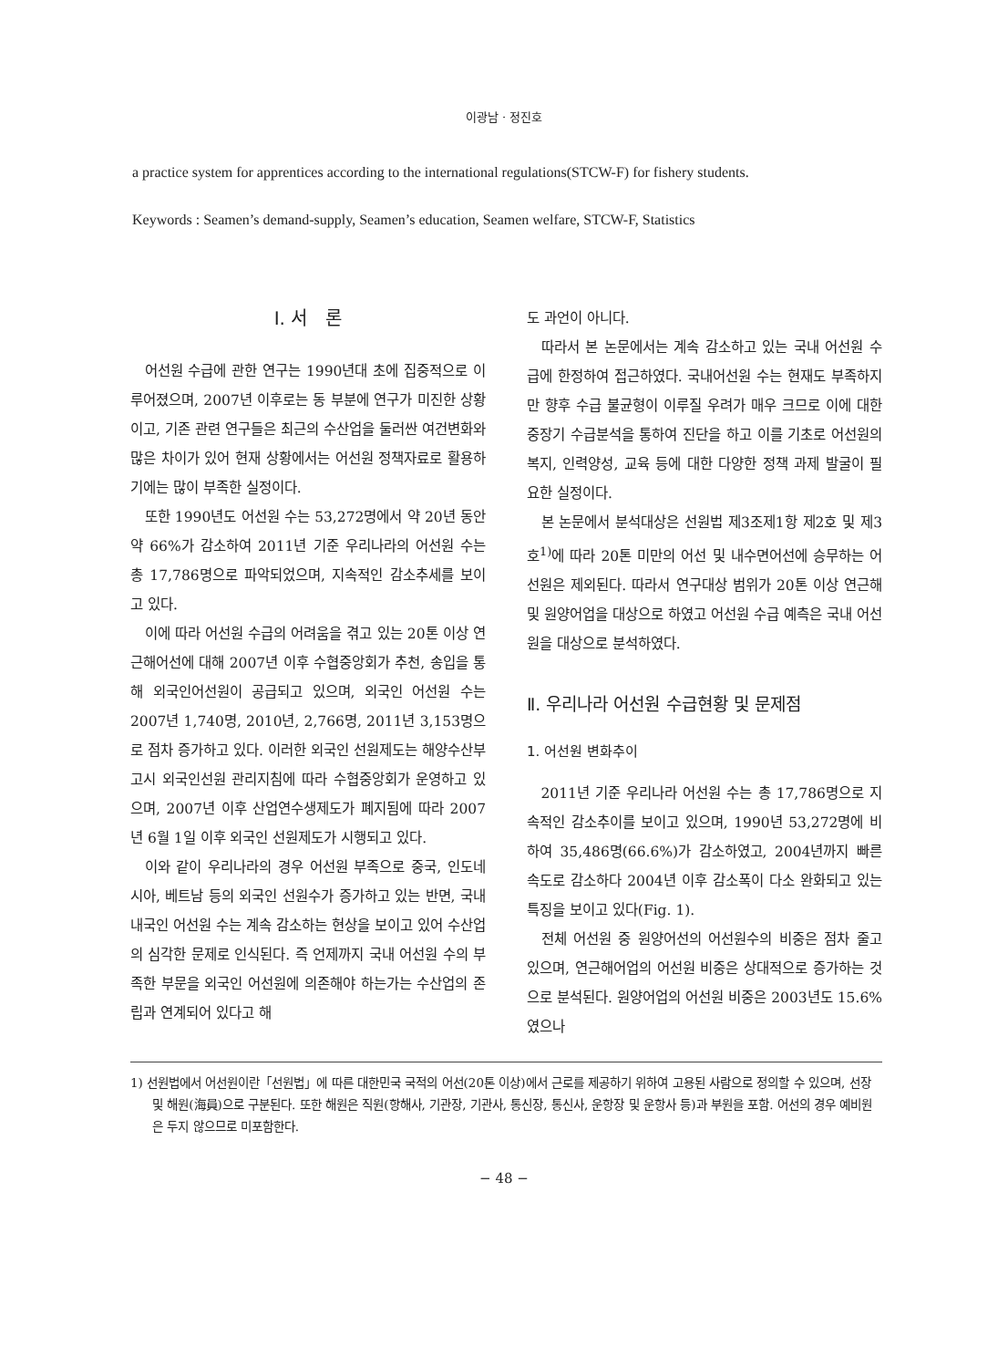이광남 · 정진호
a practice system for apprentices according to the international regulations(STCW-F) for fishery students.
Keywords : Seamen’s demand-supply, Seamen’s education, Seamen welfare, STCW-F, Statistics
Ⅰ. 서　론
어선원 수급에 관한 연구는 1990년대 초에 집중적으로 이루어졌으며, 2007년 이후로는 동 부분에 연구가 미진한 상황이고, 기존 관련 연구들은 최근의 수산업을 둘러싼 여건변화와 많은 차이가 있어 현재 상황에서는 어선원 정책자료로 활용하기에는 많이 부족한 실정이다.
또한 1990년도 어선원 수는 53,272명에서 약 20년 동안 약 66%가 감소하여 2011년 기준 우리나라의 어선원 수는 총 17,786명으로 파악되었으며, 지속적인 감소추세를 보이고 있다.
이에 따라 어선원 수급의 어려움을 겪고 있는 20톤 이상 연근해어선에 대해 2007년 이후 수협중앙회가 추천, 송입을 통해 외국인어선원이 공급되고 있으며, 외국인 어선원 수는 2007년 1,740명, 2010년, 2,766명, 2011년 3,153명으로 점차 증가하고 있다. 이러한 외국인 선원제도는 해양수산부 고시 외국인선원 관리지침에 따라 수협중앙회가 운영하고 있으며, 2007년 이후 산업연수생제도가 폐지됨에 따라 2007년 6월 1일 이후 외국인 선원제도가 시행되고 있다.
이와 같이 우리나라의 경우 어선원 부족으로 중국, 인도네시아, 베트남 등의 외국인 선원수가 증가하고 있는 반면, 국내 내국인 어선원 수는 계속 감소하는 현상을 보이고 있어 수산업의 심각한 문제로 인식된다. 즉 언제까지 국내 어선원 수의 부족한 부문을 외국인 어선원에 의존해야 하는가는 수산업의 존립과 연계되어 있다고 해
도 과언이 아니다.
따라서 본 논문에서는 계속 감소하고 있는 국내 어선원 수급에 한정하여 접근하였다. 국내어선원 수는 현재도 부족하지만 향후 수급 불균형이 이루질 우려가 매우 크므로 이에 대한 중장기 수급분석을 통하여 진단을 하고 이를 기초로 어선원의 복지, 인력양성, 교육 등에 대한 다양한 정책 과제 발굴이 필요한 실정이다.
본 논문에서 분석대상은 선원법 제3조제1항 제2호 및 제3호<sup>1)</sup>에 따라 20톤 미만의 어선 및 내수면어선에 승무하는 어선원은 제외된다. 따라서 연구대상 범위가 20톤 이상 연근해 및 원양어업을 대상으로 하였고 어선원 수급 예측은 국내 어선원을 대상으로 분석하였다.
Ⅱ. 우리나라 어선원 수급현황 및 문제점
1. 어선원 변화추이
2011년 기준 우리나라 어선원 수는 총 17,786명으로 지속적인 감소추이를 보이고 있으며, 1990년 53,272명에 비하여 35,486명(66.6%)가 감소하였고, 2004년까지 빠른 속도로 감소하다 2004년 이후 감소폭이 다소 완화되고 있는 특징을 보이고 있다(Fig. 1).
전체 어선원 중 원양어선의 어선원수의 비중은 점차 줄고 있으며, 연근해어업의 어선원 비중은 상대적으로 증가하는 것으로 분석된다. 원양어업의 어선원 비중은 2003년도 15.6%였으나
1) 선원법에서 어선원이란「선원법」에 따른 대한민국 국적의 어선(20톤 이상)에서 근로를 제공하기 위하여 고용된 사람으로 정의할 수 있으며, 선장 및 해원(海員)으로 구분된다. 또한 해원은 직원(항해사, 기관장, 기관사, 통신장, 통신사, 운항장 및 운항사 등)과 부원을 포함. 어선의 경우 예비원은 두지 않으므로 미포함한다.
− 48 −